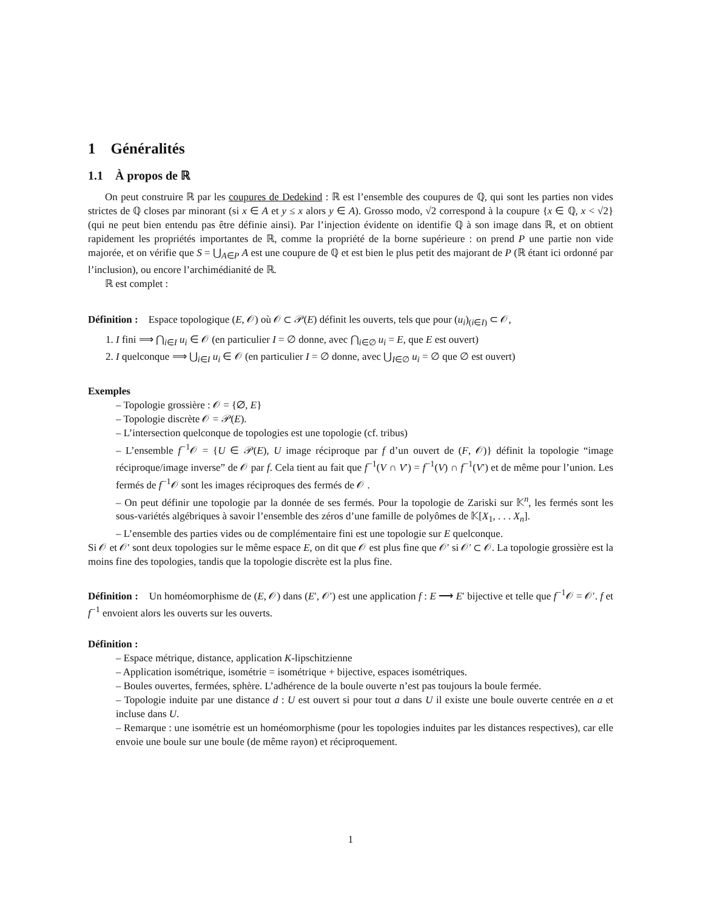1 Généralités
1.1 À propos de ℝ
On peut construire ℝ par les coupures de Dedekind : ℝ est l’ensemble des coupures de ℚ, qui sont les parties non vides strictes de ℚ closes par minorant (si x ∈ A et y ≤ x alors y ∈ A). Grosso modo, √2 correspond à la coupure {x ∈ ℚ, x < √2} (qui ne peut bien entendu pas être définie ainsi). Par l’injection évidente on identifie ℚ à son image dans ℝ, et on obtient rapidement les propriétés importantes de ℝ, comme la propriété de la borne supérieure : on prend P une partie non vide majorée, et on vérifie que S = ⋃<sub>A∈P</sub> A est une coupure de ℚ et est bien le plus petit des majorant de P (ℝ étant ici ordonné par l’inclusion), ou encore l’archimédianité de ℝ.
ℝ est complet :
Définition : Espace topologique (E, 𝒪) où 𝒪 ⊂ 𝒫(E) définit les ouverts, tels que pour (u<sub>i</sub>)<sub>(i∈I)</sub> ⊂ 𝒪,
1. I fini ⟹ ⋂<sub>i∈I</sub> u<sub>i</sub> ∈ 𝒪 (en particulier I = ∅ donne, avec ⋂<sub>i∈∅</sub> u<sub>i</sub> = E, que E est ouvert)
2. I quelconque ⟹ ⋃<sub>i∈I</sub> u<sub>i</sub> ∈ 𝒪 (en particulier I = ∅ donne, avec ⋃<sub>I∈∅</sub> u<sub>i</sub> = ∅ que ∅ est ouvert)
Exemples
– Topologie grossière : 𝒪 = {∅, E}
– Topologie discrète 𝒪 = 𝒫(E).
– L’intersection quelconque de topologies est une topologie (cf. tribus)
– L’ensemble f<sup>−1</sup>𝒪 = {U ∈ 𝒫(E), U image réciproque par f d’un ouvert de (F, 𝒪)} définit la topologie “image réciproque/image inverse” de 𝒪 par f. Cela tient au fait que f<sup>−1</sup>(V ∩ V′) = f<sup>−1</sup>(V) ∩ f<sup>−1</sup>(V′) et de même pour l’union. Les fermés de f<sup>−1</sup>𝒪 sont les images réciproques des fermés de 𝒪 .
– On peut définir une topologie par la donnée de ses fermés. Pour la topologie de Zariski sur 𝕂<sup>n</sup>, les fermés sont les sous-variétés algébriques à savoir l’ensemble des zéros d’une famille de polyômes de 𝕂[X<sub>1</sub>, . . . X<sub>n</sub>].
– L’ensemble des parties vides ou de complémentaire fini est une topologie sur E quelconque.
Si 𝒪 et 𝒪′ sont deux topologies sur le même espace E, on dit que 𝒪 est plus fine que 𝒪′ si 𝒪′ ⊂ 𝒪. La topologie grossière est la moins fine des topologies, tandis que la topologie discrète est la plus fine.
Définition : Un homéomorphisme de (E, 𝒪) dans (E′, 𝒪′) est une application f : E ⟶ E′ bijective et telle que f<sup>−1</sup>𝒪 = 𝒪′. f et f<sup>−1</sup> envoient alors les ouverts sur les ouverts.
Définition :
– Espace métrique, distance, application K-lipschitzienne
– Application isométrique, isométrie = isométrique + bijective, espaces isométriques.
– Boules ouvertes, fermées, sphère. L’adhérence de la boule ouverte n’est pas toujours la boule fermée.
– Topologie induite par une distance d : U est ouvert si pour tout a dans U il existe une boule ouverte centrée en a et incluse dans U.
– Remarque : une isométrie est un homéomorphisme (pour les topologies induites par les distances respectives), car elle envoie une boule sur une boule (de même rayon) et réciproquement.
1